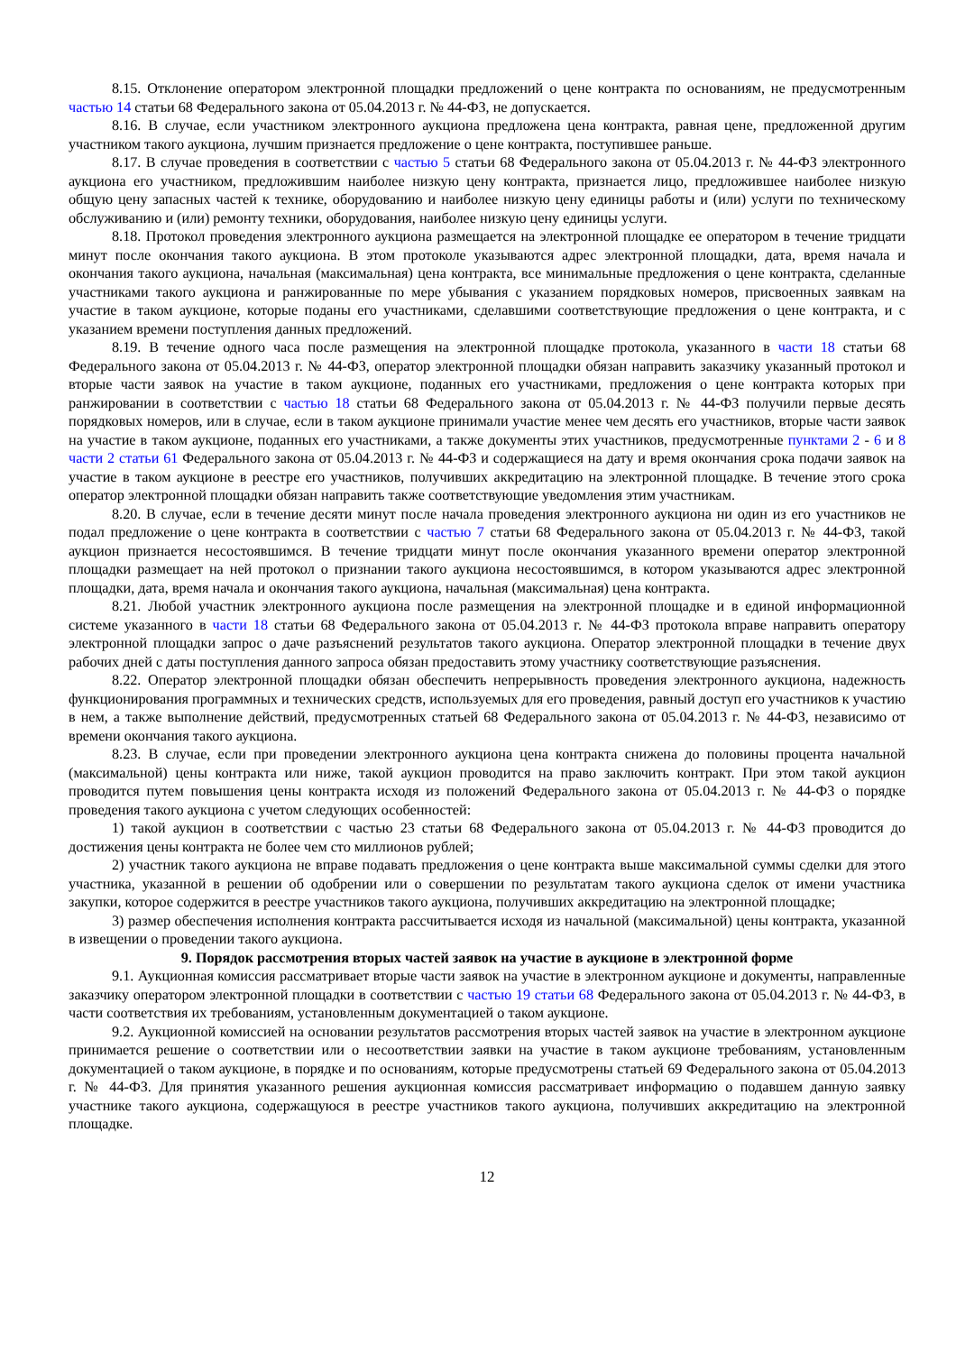8.15. Отклонение оператором электронной площадки предложений о цене контракта по основаниям, не предусмотренным частью 14 статьи 68 Федерального закона от 05.04.2013 г. № 44-ФЗ, не допускается.
8.16. В случае, если участником электронного аукциона предложена цена контракта, равная цене, предложенной другим участником такого аукциона, лучшим признается предложение о цене контракта, поступившее раньше.
8.17. В случае проведения в соответствии с частью 5 статьи 68 Федерального закона от 05.04.2013 г. № 44-ФЗ электронного аукциона его участником, предложившим наиболее низкую цену контракта, признается лицо, предложившее наиболее низкую общую цену запасных частей к технике, оборудованию и наиболее низкую цену единицы работы и (или) услуги по техническому обслуживанию и (или) ремонту техники, оборудования, наиболее низкую цену единицы услуги.
8.18. Протокол проведения электронного аукциона размещается на электронной площадке ее оператором в течение тридцати минут после окончания такого аукциона. В этом протоколе указываются адрес электронной площадки, дата, время начала и окончания такого аукциона, начальная (максимальная) цена контракта, все минимальные предложения о цене контракта, сделанные участниками такого аукциона и ранжированные по мере убывания с указанием порядковых номеров, присвоенных заявкам на участие в таком аукционе, которые поданы его участниками, сделавшими соответствующие предложения о цене контракта, и с указанием времени поступления данных предложений.
8.19. В течение одного часа после размещения на электронной площадке протокола, указанного в части 18 статьи 68 Федерального закона от 05.04.2013 г. № 44-ФЗ, оператор электронной площадки обязан направить заказчику указанный протокол и вторые части заявок на участие в таком аукционе, поданных его участниками, предложения о цене контракта которых при ранжировании в соответствии с частью 18 статьи 68 Федерального закона от 05.04.2013 г. № 44-ФЗ получили первые десять порядковых номеров, или в случае, если в таком аукционе принимали участие менее чем десять его участников, вторые части заявок на участие в таком аукционе, поданных его участниками, а также документы этих участников, предусмотренные пунктами 2 - 6 и 8 части 2 статьи 61 Федерального закона от 05.04.2013 г. № 44-ФЗ и содержащиеся на дату и время окончания срока подачи заявок на участие в таком аукционе в реестре его участников, получивших аккредитацию на электронной площадке. В течение этого срока оператор электронной площадки обязан направить также соответствующие уведомления этим участникам.
8.20. В случае, если в течение десяти минут после начала проведения электронного аукциона ни один из его участников не подал предложение о цене контракта в соответствии с частью 7 статьи 68 Федерального закона от 05.04.2013 г. № 44-ФЗ, такой аукцион признается несостоявшимся. В течение тридцати минут после окончания указанного времени оператор электронной площадки размещает на ней протокол о признании такого аукциона несостоявшимся, в котором указываются адрес электронной площадки, дата, время начала и окончания такого аукциона, начальная (максимальная) цена контракта.
8.21. Любой участник электронного аукциона после размещения на электронной площадке и в единой информационной системе указанного в части 18 статьи 68 Федерального закона от 05.04.2013 г. № 44-ФЗ протокола вправе направить оператору электронной площадки запрос о даче разъяснений результатов такого аукциона. Оператор электронной площадки в течение двух рабочих дней с даты поступления данного запроса обязан предоставить этому участнику соответствующие разъяснения.
8.22. Оператор электронной площадки обязан обеспечить непрерывность проведения электронного аукциона, надежность функционирования программных и технических средств, используемых для его проведения, равный доступ его участников к участию в нем, а также выполнение действий, предусмотренных статьей 68 Федерального закона от 05.04.2013 г. № 44-ФЗ, независимо от времени окончания такого аукциона.
8.23. В случае, если при проведении электронного аукциона цена контракта снижена до половины процента начальной (максимальной) цены контракта или ниже, такой аукцион проводится на право заключить контракт. При этом такой аукцион проводится путем повышения цены контракта исходя из положений Федерального закона от 05.04.2013 г. № 44-ФЗ о порядке проведения такого аукциона с учетом следующих особенностей:
1) такой аукцион в соответствии с частью 23 статьи 68 Федерального закона от 05.04.2013 г. № 44-ФЗ проводится до достижения цены контракта не более чем сто миллионов рублей;
2) участник такого аукциона не вправе подавать предложения о цене контракта выше максимальной суммы сделки для этого участника, указанной в решении об одобрении или о совершении по результатам такого аукциона сделок от имени участника закупки, которое содержится в реестре участников такого аукциона, получивших аккредитацию на электронной площадке;
3) размер обеспечения исполнения контракта рассчитывается исходя из начальной (максимальной) цены контракта, указанной в извещении о проведении такого аукциона.
9. Порядок рассмотрения вторых частей заявок на участие в аукционе в электронной форме
9.1. Аукционная комиссия рассматривает вторые части заявок на участие в электронном аукционе и документы, направленные заказчику оператором электронной площадки в соответствии с частью 19 статьи 68 Федерального закона от 05.04.2013 г. № 44-ФЗ, в части соответствия их требованиям, установленным документацией о таком аукционе.
9.2. Аукционной комиссией на основании результатов рассмотрения вторых частей заявок на участие в электронном аукционе принимается решение о соответствии или о несоответствии заявки на участие в таком аукционе требованиям, установленным документацией о таком аукционе, в порядке и по основаниям, которые предусмотрены статьей 69 Федерального закона от 05.04.2013 г. № 44-ФЗ. Для принятия указанного решения аукционная комиссия рассматривает информацию о подавшем данную заявку участнике такого аукциона, содержащуюся в реестре участников такого аукциона, получивших аккредитацию на электронной площадке.
12